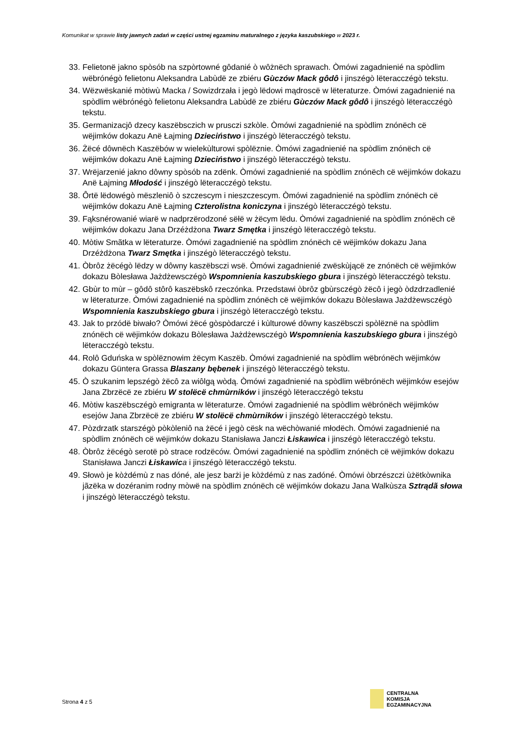Komunikat w sprawie listy jawnych zadań w części ustnej egzaminu maturalnego z języka kaszubskiego w 2023 r.
33. Felietonë jakno spòsób na szpòrtowné gôdanié ò wôżnëch sprawach. Òmówi zagadnienié na spòdlim wëbrónégò felietonu Aleksandra Labùdë ze zbiéru Gùczów Mack gôdô i jinszégò lëteracczégò tekstu.
34. Wëzwëskanié mòtiwù Macka / Sowizdrzała i jegò lëdowi mądroscë w lëteraturze. Òmówi zagadnienié na spòdlim wëbrónégò felietonu Aleksandra Labùdë ze zbiéru Gùczów Mack gôdô i jinszégò lëteracczégò tekstu.
35. Germanizacjô dzecy kaszëbsczich w prusczi szkòle. Òmówi zagadnienié na spòdlim znónëch cë wëjimków dokazu Anë Łajming Dzieciństwo i jinszégò lëteracczégò tekstu.
36. Żëcé dôwnëch Kaszëbów w wielekùlturowi spòlëznie. Òmówi zagadnienié na spòdlim znónëch cë wëjimków dokazu Anë Łajming Dzieciństwo i jinszégò lëteracczégò tekstu.
37. Wrëjarzenié jakno dôwny spòsób na zdënk. Òmówi zagadnienié na spòdlim znónëch cë wëjimków dokazu Anë Łajming Młodość i jinszégò lëteracczégò tekstu.
38. Ôrtë lëdowégò mëszleniô ò szczescym i nieszczescym. Òmówi zagadnienié na spòdlim znónëch cë wëjimków dokazu Anë Łajming Czterolistna koniczyna i jinszégò lëteracczégò tekstu.
39. Fąksnérowanié wiarë w nadprzërodzoné sëłë w żëcym lëdu. Òmówi zagadnienié na spòdlim znónëch cë wëjimków dokazu Jana Drzéżdżona Twarz Smętka i jinszégò lëteracczégò tekstu.
40. Mòtiw Smãtka w lëteraturze. Òmówi zagadnienié na spòdlim znónëch cë wëjimków dokazu Jana Drzéżdżona Twarz Smętka i jinszégò lëteracczégò tekstu.
41. Òbrôz żëcégò lëdzy w dôwny kaszëbsczi wsë. Òmówi zagadnienié zwëskùjącë ze znónëch cë wëjimków dokazu Bòlesława Jażdżewsczégò Wspomnienia kaszubskiego gbura i jinszégò lëteracczégò tekstu.
42. Gbùr to mùr – gôdô stôrô kaszëbskô rzeczónka. Przedstawi òbrôz gbùrsczégò żëcô i jegò òdzdrzadlenié w lëteraturze. Òmówi zagadnienié na spòdlim znónëch cë wëjimków dokazu Bòlesława Jażdżewsczégò Wspomnienia kaszubskiego gbura i jinszégò lëteracczégò tekstu.
43. Jak to przódë biwało? Òmówi żëcé gòspòdarczé i kùlturowé dôwny kaszëbsczi spòlëznë na spòdlim znónëch cë wëjimków dokazu Bòlesława Jażdżewsczégò Wspomnienia kaszubskiego gbura i jinszégò lëteracczégò tekstu.
44. Rolô Gduńska w spòlëznowim żëcym Kaszëb. Òmówi zagadnienié na spòdlim wëbrónëch wëjimków dokazu Güntera Grassa Blaszany bębenek i jinszégò lëteracczégò tekstu.
45. Ò szukanim lepszégò żëcô za wiôlgą wòdą. Òmówi zagadnienié na spòdlim wëbrónëch wëjimków esejów Jana Zbrzëcë ze zbiéru W stolëcë chmùrników i jinszégò lëteracczégò tekstu
46. Mòtiw kaszëbsczégò emigranta w lëteraturze. Òmówi zagadnienié na spòdlim wëbrónëch wëjimków esejów Jana Zbrzëcë ze zbiéru W stolëcë chmùrników i jinszégò lëteracczégò tekstu.
47. Pòzdrzatk starszégò pòkòleniô na żëcé i jegò cësk na wëchòwanié młodëch. Òmówi zagadnienié na spòdlim znónëch cë wëjimków dokazu Stanisława Janczi Łiskawica i jinszégò lëteracczégò tekstu.
48. Òbrôz żëcégò serotë pò strace rodzëców. Òmówi zagadnienié na spòdlim znónëch cë wëjimków dokazu Stanisława Janczi Łiskawic a i jinszégò lëteracczégò tekstu.
49. Słowò je kòżdémù z nas dóné, ale jesz barżi je kòżdémù z nas zadóné. Òmówi òbrzészczi ùżëtkòwnika jãzëka w dozéranim rodny mòwë na spòdlim znónëch cë wëjimków dokazu Jana Walkùsza Sztrądã słowa i jinszégò lëteracczégò tekstu.
Strona 4 z 5
CENTRALNA
KOMISJA
EGZAMINACYJNA